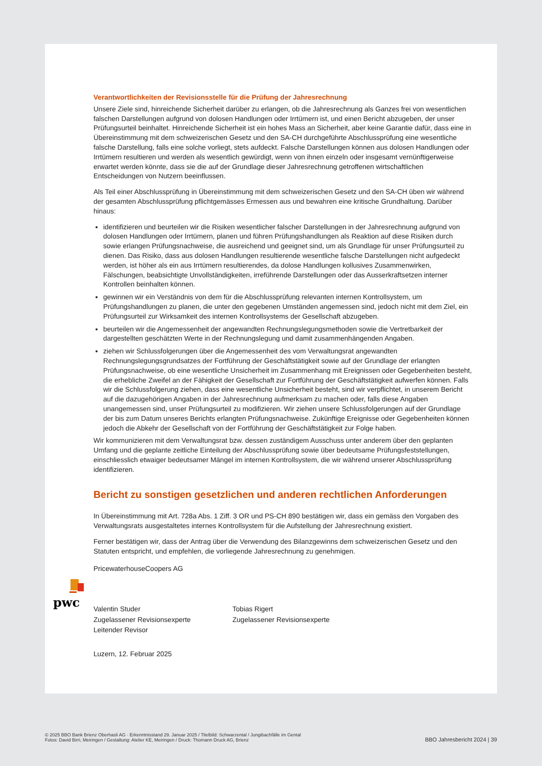Verantwortlichkeiten der Revisionsstelle für die Prüfung der Jahresrechnung
Unsere Ziele sind, hinreichende Sicherheit darüber zu erlangen, ob die Jahresrechnung als Ganzes frei von wesentlichen falschen Darstellungen aufgrund von dolosen Handlungen oder Irrtümern ist, und einen Bericht abzugeben, der unser Prüfungsurteil beinhaltet. Hinreichende Sicherheit ist ein hohes Mass an Sicherheit, aber keine Garantie dafür, dass eine in Übereinstimmung mit dem schweizerischen Gesetz und den SA-CH durchgeführte Abschlussprüfung eine wesentliche falsche Darstellung, falls eine solche vorliegt, stets aufdeckt. Falsche Darstellungen können aus dolosen Handlungen oder Irrtümern resultieren und werden als wesentlich gewürdigt, wenn von ihnen einzeln oder insgesamt vernünftigerweise erwartet werden könnte, dass sie die auf der Grundlage dieser Jahresrechnung getroffenen wirtschaftlichen Entscheidungen von Nutzern beeinflussen.
Als Teil einer Abschlussprüfung in Übereinstimmung mit dem schweizerischen Gesetz und den SA-CH üben wir während der gesamten Abschlussprüfung pflichtgemässes Ermessen aus und bewahren eine kritische Grundhaltung. Darüber hinaus:
identifizieren und beurteilen wir die Risiken wesentlicher falscher Darstellungen in der Jahresrechnung aufgrund von dolosen Handlungen oder Irrtümern, planen und führen Prüfungshandlungen als Reaktion auf diese Risiken durch sowie erlangen Prüfungsnachweise, die ausreichend und geeignet sind, um als Grundlage für unser Prüfungsurteil zu dienen. Das Risiko, dass aus dolosen Handlungen resultierende wesentliche falsche Darstellungen nicht aufgedeckt werden, ist höher als ein aus Irrtümern resultierendes, da dolose Handlungen kollusives Zusammenwirken, Fälschungen, beabsichtigte Unvollständigkeiten, irreführende Darstellungen oder das Ausserkraftsetzen interner Kontrollen beinhalten können.
gewinnen wir ein Verständnis von dem für die Abschlussprüfung relevanten internen Kontrollsystem, um Prüfungshandlungen zu planen, die unter den gegebenen Umständen angemessen sind, jedoch nicht mit dem Ziel, ein Prüfungsurteil zur Wirksamkeit des internen Kontrollsystems der Gesellschaft abzugeben.
beurteilen wir die Angemessenheit der angewandten Rechnungslegungsmethoden sowie die Vertretbarkeit der dargestellten geschätzten Werte in der Rechnungslegung und damit zusammenhängenden Angaben.
ziehen wir Schlussfolgerungen über die Angemessenheit des vom Verwaltungsrat angewandten Rechnungslegungsgrundsatzes der Fortführung der Geschäftstätigkeit sowie auf der Grundlage der erlangten Prüfungsnachweise, ob eine wesentliche Unsicherheit im Zusammenhang mit Ereignissen oder Gegebenheiten besteht, die erhebliche Zweifel an der Fähigkeit der Gesellschaft zur Fortführung der Geschäftstätigkeit aufwerfen können. Falls wir die Schlussfolgerung ziehen, dass eine wesentliche Unsicherheit besteht, sind wir verpflichtet, in unserem Bericht auf die dazugehörigen Angaben in der Jahresrechnung aufmerksam zu machen oder, falls diese Angaben unangemessen sind, unser Prüfungsurteil zu modifizieren. Wir ziehen unsere Schlussfolgerungen auf der Grundlage der bis zum Datum unseres Berichts erlangten Prüfungsnachweise. Zukünftige Ereignisse oder Gegebenheiten können jedoch die Abkehr der Gesellschaft von der Fortführung der Geschäftstätigkeit zur Folge haben.
Wir kommunizieren mit dem Verwaltungsrat bzw. dessen zuständigem Ausschuss unter anderem über den geplanten Umfang und die geplante zeitliche Einteilung der Abschlussprüfung sowie über bedeutsame Prüfungsfeststellungen, einschliesslich etwaiger bedeutsamer Mängel im internen Kontrollsystem, die wir während unserer Abschlussprüfung identifizieren.
Bericht zu sonstigen gesetzlichen und anderen rechtlichen Anforderungen
In Übereinstimmung mit Art. 728a Abs. 1 Ziff. 3 OR und PS-CH 890 bestätigen wir, dass ein gemäss den Vorgaben des Verwaltungsrats ausgestaltetes internes Kontrollsystem für die Aufstellung der Jahresrechnung existiert.
Ferner bestätigen wir, dass der Antrag über die Verwendung des Bilanzgewinns dem schweizerischen Gesetz und den Statuten entspricht, und empfehlen, die vorliegende Jahresrechnung zu genehmigen.
PricewaterhouseCoopers AG
Valentin Studer
Zugelassener Revisionsexperte
Leitender Revisor
Tobias Rigert
Zugelassener Revisionsexperte
Luzern, 12. Februar 2025
pwc
© 2025 BBO Bank Brienz Oberhasli AG · Erkenntnisstand 29. Januar 2025 / Titelbild: Schwarzental / Jungibachfälle im Gental
Fotos: David Birri, Meiringen / Gestaltung: Atelier KE, Meiringen / Druck: Thomann Druck AG, Brienz
BBO Jahresbericht 2024 | 39